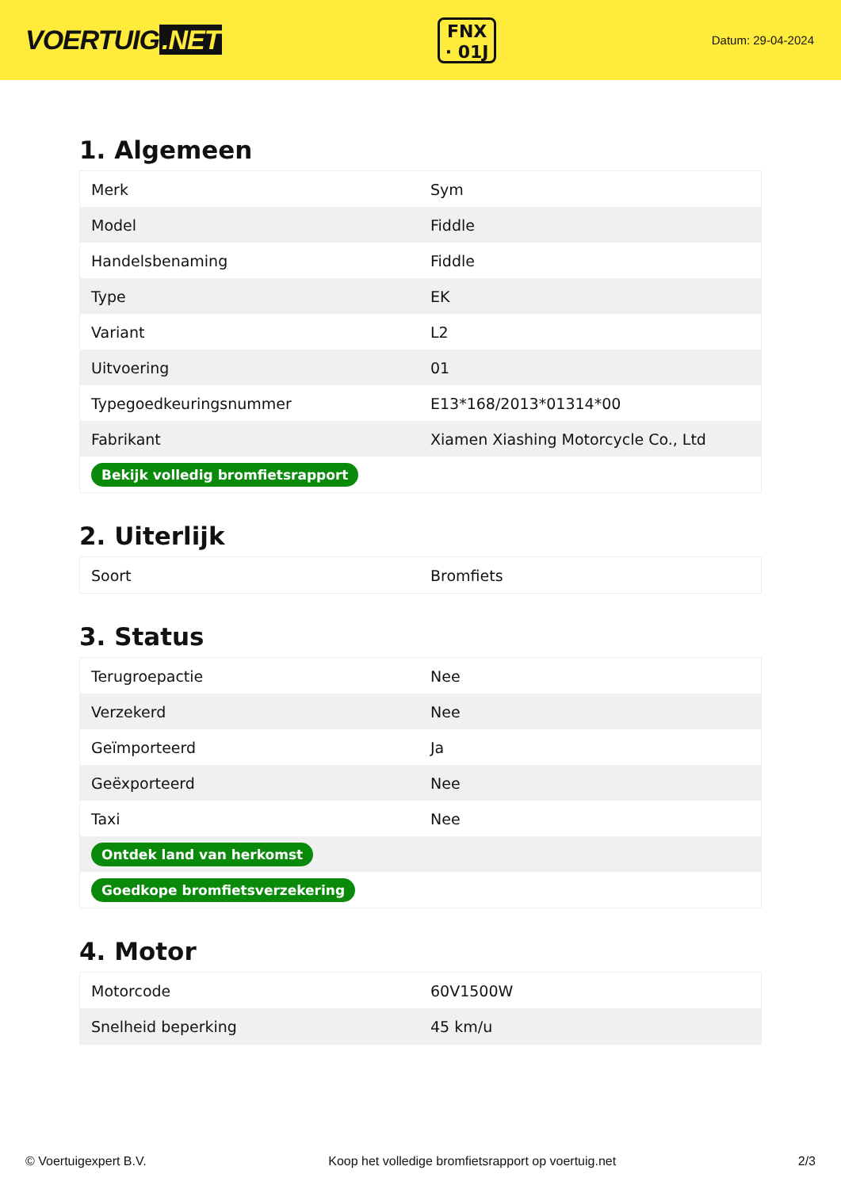VOERTUIG.NET
FNX
· 01J
Datum: 29-04-2024
1. Algemeen
| Merk | Sym |
| Model | Fiddle |
| Handelsbenaming | Fiddle |
| Type | EK |
| Variant | L2 |
| Uitvoering | 01 |
| Typegoedkeuringsnummer | E13*168/2013*01314*00 |
| Fabrikant | Xiamen Xiashing Motorcycle Co., Ltd |
| Bekijk volledig bromfietsrapport | |
2. Uiterlijk
| Soort | Bromfiets |
3. Status
| Terugroepactie | Nee |
| Verzekerd | Nee |
| Geïmporteerd | Ja |
| Geëxporteerd | Nee |
| Taxi | Nee |
| Ontdek land van herkomst | |
| Goedkope bromfietsverzekering | |
4. Motor
| Motorcode | 60V1500W |
| Snelheid beperking | 45 km/u |
© Voertuigexpert B.V. Koop het volledige bromfietsrapport op voertuig.net 2/3